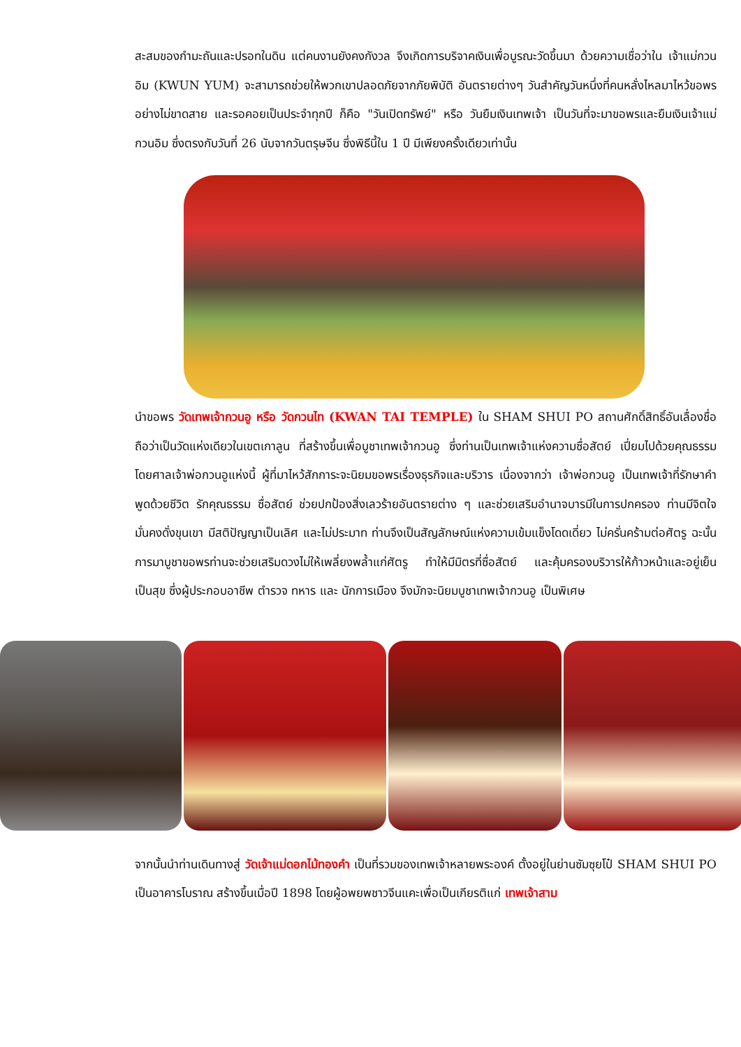สะสมของกำมะถันและปรอทในดิน แต่คนงานยังคงกังวล จึงเกิดการบริจาคเงินเพื่อบูรณะวัดขึ้นมา ด้วยความเชื่อว่าใน เจ้าแม่กวนอิม (KWUN YUM) จะสามารถช่วยให้พวกเขาปลอดภัยจากภัยพิบัติ อันตรายต่างๆ วันสำคัญวันหนึ่งที่คนหลั่งไหลมาไหว้ขอพรอย่างไม่ขาดสาย และรอคอยเป็นประจำทุกปี ก็คือ "วันเปิดทรัพย์" หรือ วันยืมเงินเทพเจ้า เป็นวันที่จะมาขอพรและยืมเงินเจ้าแม่กวนอิม ซึ่งตรงกับวันที่ 26 นับจากวันตรุษจีน ซึ่งพิธีนี้ใน 1 ปี มีเพียงครั้งเดียวเท่านั้น
นำขอพร วัดเทพเจ้ากวนอู หรือ วัดกวนไท (KWAN TAI TEMPLE) ใน SHAM SHUI PO สถานศักดิ์สิทธิ์อันเลื่องชื่อ ถือว่าเป็นวัดแห่งเดียวในเขตเกาลูน ที่สร้างขึ้นเพื่อบูชาเทพเจ้ากวนอู ซึ่งท่านเป็นเทพเจ้าแห่งความซื่อสัตย์ เปี่ยมไปด้วยคุณธรรม โดยศาลเจ้าพ่อกวนอูแห่งนี้ ผู้ที่มาไหว้สักการะจะนิยมขอพรเรื่องธุรกิจและบริวาร เนื่องจากว่า เจ้าพ่อกวนอู เป็นเทพเจ้าที่รักษาคำพูดด้วยชีวิต รักคุณธรรม ซื่อสัตย์ ช่วยปกป้องสิ่งเลวร้ายอันตรายต่าง ๆ และช่วยเสริมอำนาจบารมีในการปกครอง ท่านมีจิตใจมั่นคงดั่งขุนเขา มีสติปัญญาเป็นเลิศ และไม่ประมาท ท่านจึงเป็นสัญลักษณ์แห่งความเข้มแข็งโดดเดี่ยว ไม่ครั่นคร้ามต่อศัตรู ฉะนั้นการมาบูชาขอพรท่านจะช่วยเสริมดวงไม่ให้เพลี่ยงพล้ำแก่ศัตรู ทำให้มีมิตรที่ซื่อสัตย์ และคุ้มครองบริวารให้ก้าวหน้าและอยู่เย็นเป็นสุข ซึ่งผู้ประกอบอาชีพ ตำรวจ ทหาร และ นักการเมือง จึงมักจะนิยมบูชาเทพเจ้ากวนอู เป็นพิเศษ
จากนั้นนำท่านเดินทางสู่ วัดเจ้าแม่ดอกไม้ทองคำ เป็นที่รวมของเทพเจ้าหลายพระองค์ ตั้งอยู่ในย่านซัมซุยโป๋ SHAM SHUI PO เป็นอาคารโบราณ สร้างขึ้นเมื่อปี 1898 โดยผู้อพยพชาวจีนแคะเพื่อเป็นเกียรติแก่ เทพเจ้าสาม